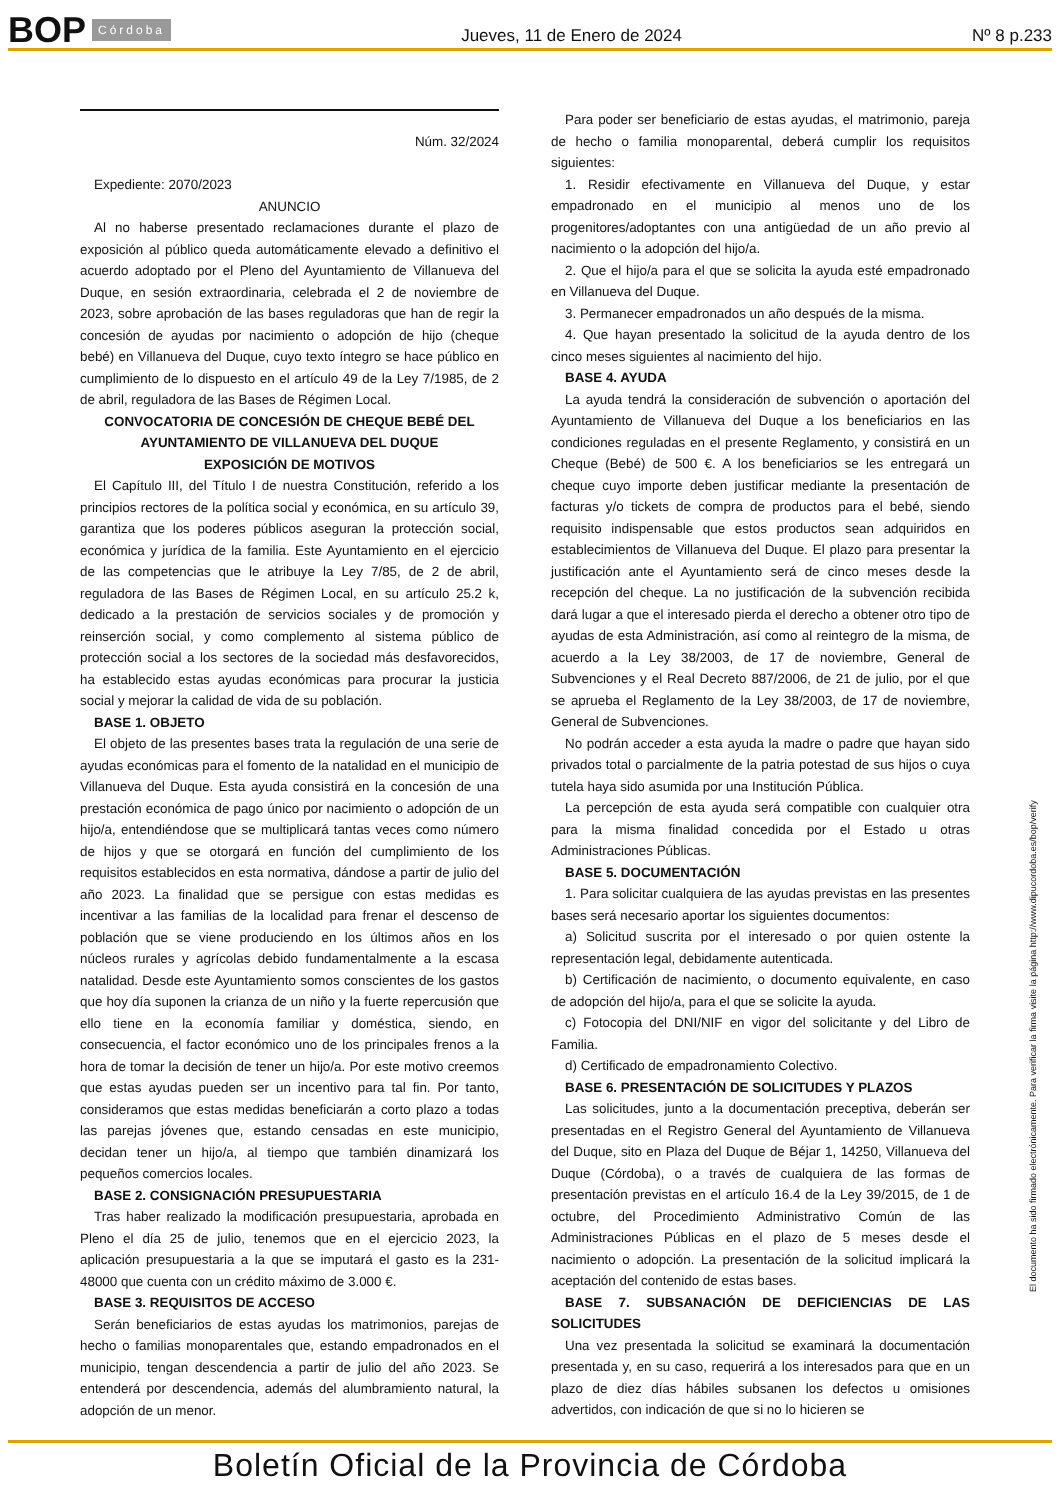BOP Córdoba
Jueves, 11 de Enero de 2024 Nº 8 p.233
Núm. 32/2024
Expediente: 2070/2023
ANUNCIO
Al no haberse presentado reclamaciones durante el plazo de exposición al público queda automáticamente elevado a definitivo el acuerdo adoptado por el Pleno del Ayuntamiento de Villanueva del Duque, en sesión extraordinaria, celebrada el 2 de noviembre de 2023, sobre aprobación de las bases reguladoras que han de regir la concesión de ayudas por nacimiento o adopción de hijo (cheque bebé) en Villanueva del Duque, cuyo texto íntegro se hace público en cumplimiento de lo dispuesto en el artículo 49 de la Ley 7/1985, de 2 de abril, reguladora de las Bases de Régimen Local.
CONVOCATORIA DE CONCESIÓN DE CHEQUE BEBÉ DEL AYUNTAMIENTO DE VILLANUEVA DEL DUQUE
EXPOSICIÓN DE MOTIVOS
El Capítulo III, del Título I de nuestra Constitución, referido a los principios rectores de la política social y económica, en su artículo 39, garantiza que los poderes públicos aseguran la protección social, económica y jurídica de la familia. Este Ayuntamiento en el ejercicio de las competencias que le atribuye la Ley 7/85, de 2 de abril, reguladora de las Bases de Régimen Local, en su artículo 25.2 k, dedicado a la prestación de servicios sociales y de promoción y reinserción social, y como complemento al sistema público de protección social a los sectores de la sociedad más desfavorecidos, ha establecido estas ayudas económicas para procurar la justicia social y mejorar la calidad de vida de su población.
BASE 1. OBJETO
El objeto de las presentes bases trata la regulación de una serie de ayudas económicas para el fomento de la natalidad en el municipio de Villanueva del Duque. Esta ayuda consistirá en la concesión de una prestación económica de pago único por nacimiento o adopción de un hijo/a, entendiéndose que se multiplicará tantas veces como número de hijos y que se otorgará en función del cumplimiento de los requisitos establecidos en esta normativa, dándose a partir de julio del año 2023. La finalidad que se persigue con estas medidas es incentivar a las familias de la localidad para frenar el descenso de población que se viene produciendo en los últimos años en los núcleos rurales y agrícolas debido fundamentalmente a la escasa natalidad. Desde este Ayuntamiento somos conscientes de los gastos que hoy día suponen la crianza de un niño y la fuerte repercusión que ello tiene en la economía familiar y doméstica, siendo, en consecuencia, el factor económico uno de los principales frenos a la hora de tomar la decisión de tener un hijo/a. Por este motivo creemos que estas ayudas pueden ser un incentivo para tal fin. Por tanto, consideramos que estas medidas beneficiarán a corto plazo a todas las parejas jóvenes que, estando censadas en este municipio, decidan tener un hijo/a, al tiempo que también dinamizará los pequeños comercios locales.
BASE 2. CONSIGNACIÓN PRESUPUESTARIA
Tras haber realizado la modificación presupuestaria, aprobada en Pleno el día 25 de julio, tenemos que en el ejercicio 2023, la aplicación presupuestaria a la que se imputará el gasto es la 231-48000 que cuenta con un crédito máximo de 3.000 €.
BASE 3. REQUISITOS DE ACCESO
Serán beneficiarios de estas ayudas los matrimonios, parejas de hecho o familias monoparentales que, estando empadronados en el municipio, tengan descendencia a partir de julio del año 2023. Se entenderá por descendencia, además del alumbramiento natural, la adopción de un menor.
Para poder ser beneficiario de estas ayudas, el matrimonio, pareja de hecho o familia monoparental, deberá cumplir los requisitos siguientes:
1. Residir efectivamente en Villanueva del Duque, y estar empadronado en el municipio al menos uno de los progenitores/adoptantes con una antigüedad de un año previo al nacimiento o la adopción del hijo/a.
2. Que el hijo/a para el que se solicita la ayuda esté empadronado en Villanueva del Duque.
3. Permanecer empadronados un año después de la misma.
4. Que hayan presentado la solicitud de la ayuda dentro de los cinco meses siguientes al nacimiento del hijo.
BASE 4. AYUDA
La ayuda tendrá la consideración de subvención o aportación del Ayuntamiento de Villanueva del Duque a los beneficiarios en las condiciones reguladas en el presente Reglamento, y consistirá en un Cheque (Bebé) de 500 €. A los beneficiarios se les entregará un cheque cuyo importe deben justificar mediante la presentación de facturas y/o tickets de compra de productos para el bebé, siendo requisito indispensable que estos productos sean adquiridos en establecimientos de Villanueva del Duque. El plazo para presentar la justificación ante el Ayuntamiento será de cinco meses desde la recepción del cheque. La no justificación de la subvención recibida dará lugar a que el interesado pierda el derecho a obtener otro tipo de ayudas de esta Administración, así como al reintegro de la misma, de acuerdo a la Ley 38/2003, de 17 de noviembre, General de Subvenciones y el Real Decreto 887/2006, de 21 de julio, por el que se aprueba el Reglamento de la Ley 38/2003, de 17 de noviembre, General de Subvenciones.
No podrán acceder a esta ayuda la madre o padre que hayan sido privados total o parcialmente de la patria potestad de sus hijos o cuya tutela haya sido asumida por una Institución Pública.
La percepción de esta ayuda será compatible con cualquier otra para la misma finalidad concedida por el Estado u otras Administraciones Públicas.
BASE 5. DOCUMENTACIÓN
1. Para solicitar cualquiera de las ayudas previstas en las presentes bases será necesario aportar los siguientes documentos:
a) Solicitud suscrita por el interesado o por quien ostente la representación legal, debidamente autenticada.
b) Certificación de nacimiento, o documento equivalente, en caso de adopción del hijo/a, para el que se solicite la ayuda.
c) Fotocopia del DNI/NIF en vigor del solicitante y del Libro de Familia.
d) Certificado de empadronamiento Colectivo.
BASE 6. PRESENTACIÓN DE SOLICITUDES Y PLAZOS
Las solicitudes, junto a la documentación preceptiva, deberán ser presentadas en el Registro General del Ayuntamiento de Villanueva del Duque, sito en Plaza del Duque de Béjar 1, 14250, Villanueva del Duque (Córdoba), o a través de cualquiera de las formas de presentación previstas en el artículo 16.4 de la Ley 39/2015, de 1 de octubre, del Procedimiento Administrativo Común de las Administraciones Públicas en el plazo de 5 meses desde el nacimiento o adopción. La presentación de la solicitud implicará la aceptación del contenido de estas bases.
BASE 7. SUBSANACIÓN DE DEFICIENCIAS DE LAS SOLICITUDES
Una vez presentada la solicitud se examinará la documentación presentada y, en su caso, requerirá a los interesados para que en un plazo de diez días hábiles subsanen los defectos u omisiones advertidos, con indicación de que si no lo hicieren se
El documento ha sido firmado electrónicamente. Para verificar la firma visite la página http://www.dipucordoba.es/bop/verify
Boletín Oficial de la Provincia de Córdoba